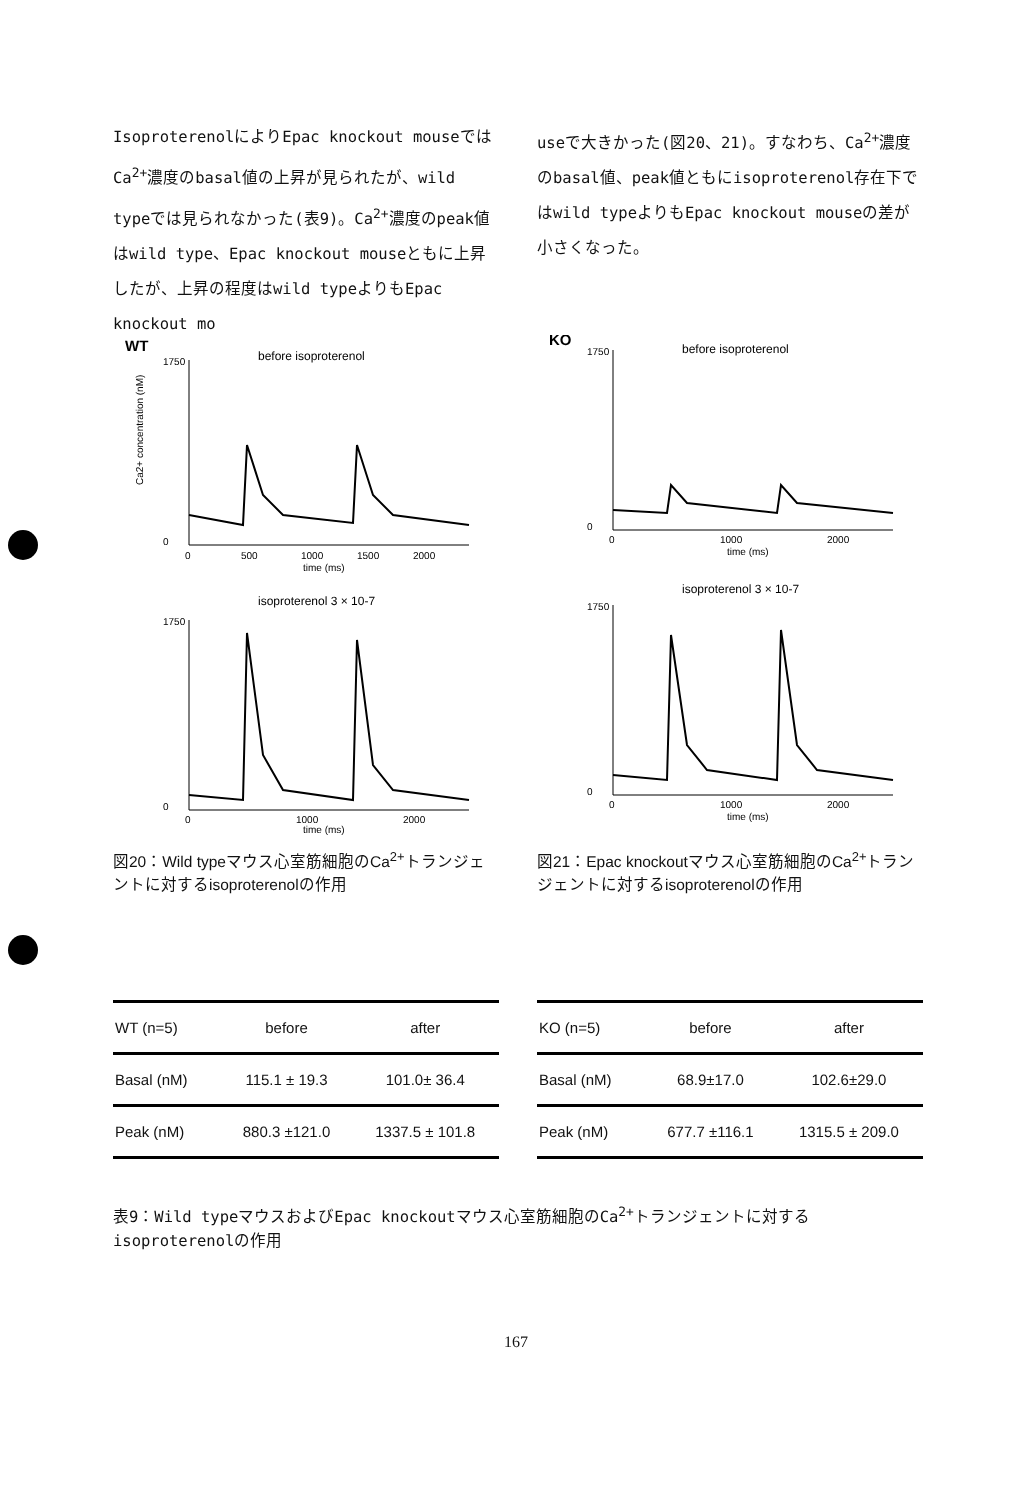IsoproterenolによりEpac knockout mouseではCa<sup>2+</sup>濃度のbasal値の上昇が見られたが、wild typeでは見られなかった(表9)。Ca<sup>2+</sup>濃度のpeak値はwild type、Epac knockout mouseともに上昇したが、上昇の程度はwild typeよりもEpac knockout mo
useで大きかった(図20、21)。すなわち、Ca<sup>2+</sup>濃度のbasal値、peak値ともにisoproterenol存在下ではwild typeよりもEpac knockout mouseの差が小さくなった。
WT
before isoproterenol
1750
0
0
500
1000
1500
2000
time (ms)
Ca2+ concentration (nM)
isoproterenol 3 × 10-7
1750
0
0
1000
2000
time (ms)
図20：Wild typeマウス心室筋細胞のCa<sup>2+</sup>トランジェントに対するisoproterenolの作用
KO
before isoproterenol
1750
0
0
1000
2000
time (ms)
isoproterenol 3 × 10-7
1750
0
0
1000
2000
time (ms)
図21：Epac knockoutマウス心室筋細胞のCa<sup>2+</sup>トランジェントに対するisoproterenolの作用
| WT (n=5) | before | after |
| --- | --- | --- |
| Basal (nM) | 115.1 ± 19.3 | 101.0± 36.4 |
| Peak (nM) | 880.3 ±121.0 | 1337.5 ± 101.8 |
| KO (n=5) | before | after |
| --- | --- | --- |
| Basal (nM) | 68.9±17.0 | 102.6±29.0 |
| Peak (nM) | 677.7 ±116.1 | 1315.5 ± 209.0 |
表9：Wild typeマウスおよびEpac knockoutマウス心室筋細胞のCa<sup>2+</sup>トランジェントに対するisoproterenolの作用
167